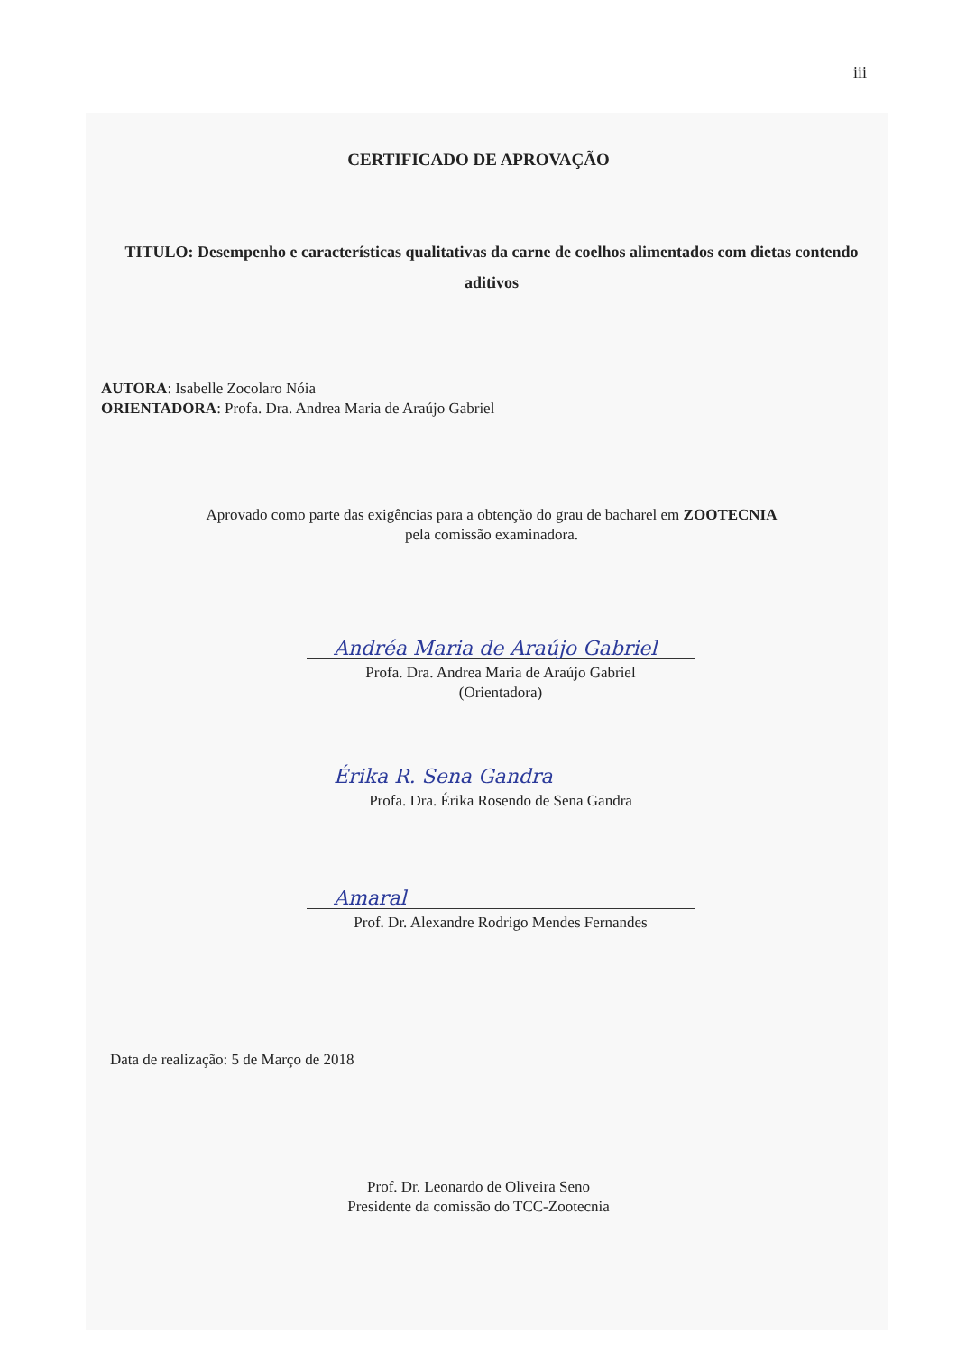iii
CERTIFICADO DE APROVAÇÃO
TITULO: Desempenho e características qualitativas da carne de coelhos alimentados com dietas contendo aditivos
AUTORA: Isabelle Zocolaro Nóia
ORIENTADORA: Profa. Dra. Andrea Maria de Araújo Gabriel
Aprovado como parte das exigências para a obtenção do grau de bacharel em ZOOTECNIA
pela comissão examinadora.
Andréa Maria de Araújo Gabriel
Profa. Dra. Andrea Maria de Araújo Gabriel
(Orientadora)
Érika R. Sena Gandra
Profa. Dra. Érika Rosendo de Sena Gandra
Amaral
Prof. Dr. Alexandre Rodrigo Mendes Fernandes
Data de realização: 5 de Março de 2018
Prof. Dr. Leonardo de Oliveira Seno
Presidente da comissão do TCC-Zootecnia